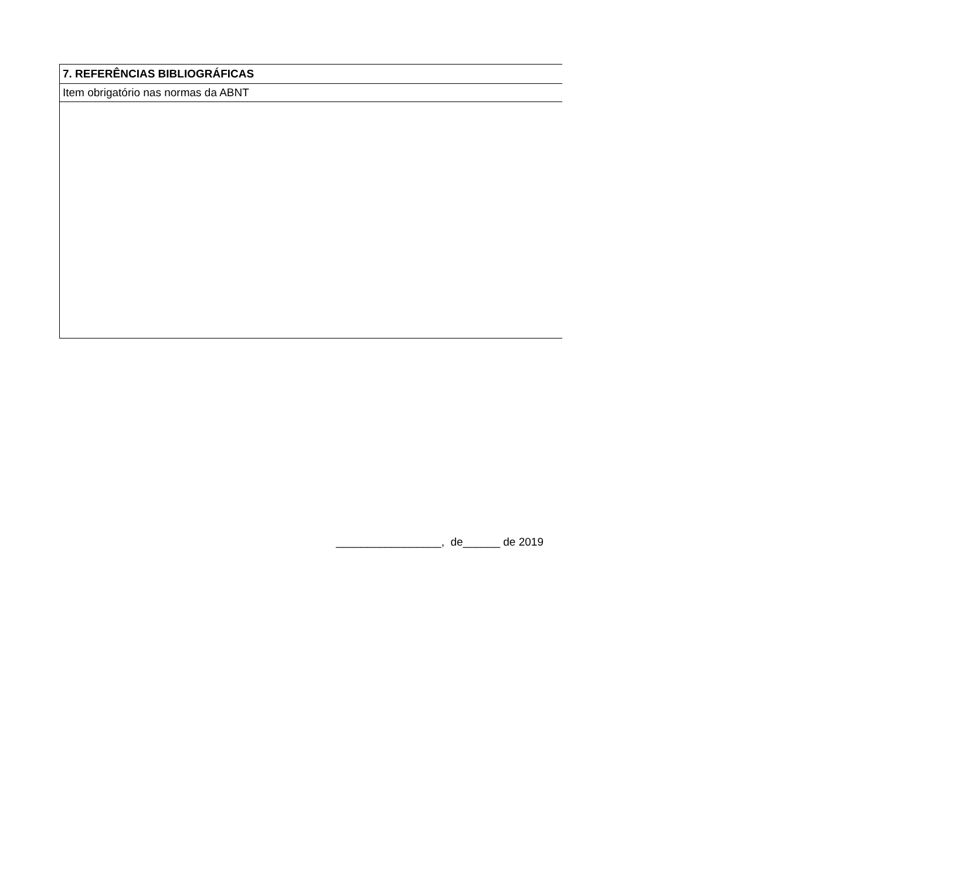| 7. REFERÊNCIAS BIBLIOGRÁFICAS |
| --- |
| Item obrigatório nas normas da ABNT |
_________________, de______ de 2019